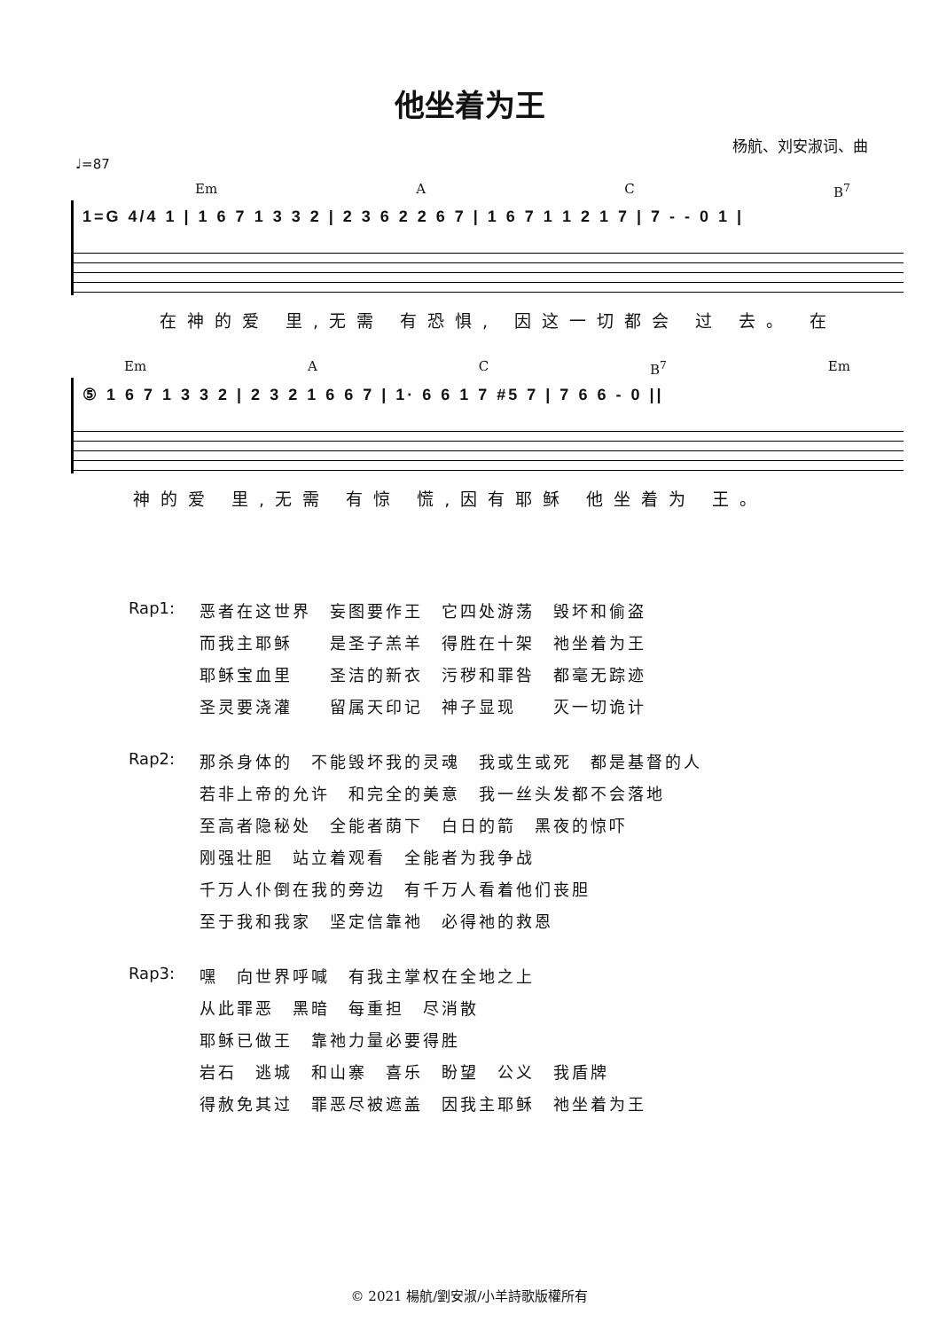他坐着为王
杨航、刘安淑词、曲
♩=87
Em A C B<sup>7</sup>
1=G 4/4 1 | 1 6 7 1 3 3 2 | 2 3 6 2 2 6 7 | 1 6 7 1 1 2 1 7 | 7 - - 0 1 |
在神的爱 里,无需 有恐惧, 因这一切都会 过 去。 在
Em A C B<sup>7</sup> Em
⑤ 1 6 7 1 3 3 2 | 2 3 2 1 6 6 7 | 1· 6 6 1 7 #5 7 | 7 6 6 - 0 ||
神的爱 里,无需 有惊 慌,因有耶稣 他坐着为 王。
Rap1: 恶者在这世界　妄图要作王　它四处游荡　毁坏和偷盗
而我主耶稣　　是圣子羔羊　得胜在十架　祂坐着为王
耶稣宝血里　　圣洁的新衣　污秽和罪咎　都毫无踪迹
圣灵要浇灌　　留属天印记　神子显现　　灭一切诡计
Rap2: 那杀身体的　不能毁坏我的灵魂　我或生或死　都是基督的人
若非上帝的允许　和完全的美意　我一丝头发都不会落地
至高者隐秘处　全能者荫下　白日的箭　黑夜的惊吓
刚强壮胆　站立着观看　全能者为我争战
千万人仆倒在我的旁边　有千万人看着他们丧胆
至于我和我家　坚定信靠祂　必得祂的救恩
Rap3: 嘿　向世界呼喊　有我主掌权在全地之上
从此罪恶　黑暗　每重担　尽消散
耶稣已做王　靠祂力量必要得胜
岩石　逃城　和山寨　喜乐　盼望　公义　我盾牌
得赦免其过　罪恶尽被遮盖　因我主耶稣　祂坐着为王
© 2021 楊航/劉安淑/小羊詩歌版權所有